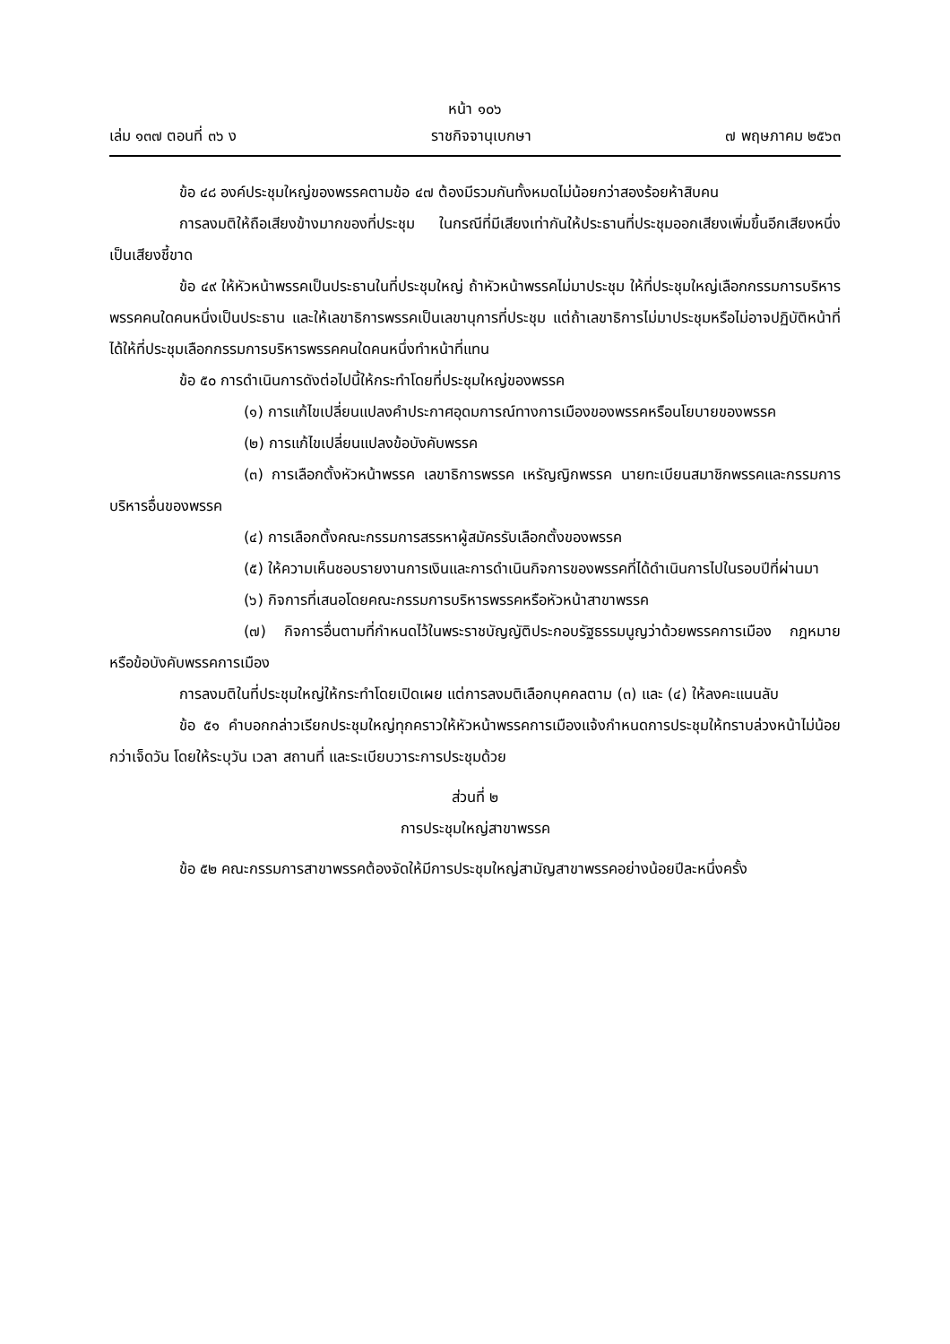หน้า ๑๐๖
เล่ม ๑๓๗ ตอนที่ ๓๖ ง ราชกิจจานุเบกษา ๗ พฤษภาคม ๒๕๖๓
ข้อ ๔๘ องค์ประชุมใหญ่ของพรรคตามข้อ ๔๗ ต้องมีรวมกันทั้งหมดไม่น้อยกว่าสองร้อยห้าสิบคน
การลงมติให้ถือเสียงข้างมากของที่ประชุม ในกรณีที่มีเสียงเท่ากันให้ประธานที่ประชุมออกเสียงเพิ่มขึ้นอีกเสียงหนึ่งเป็นเสียงชี้ขาด
ข้อ ๔๙ ให้หัวหน้าพรรคเป็นประธานในที่ประชุมใหญ่ ถ้าหัวหน้าพรรคไม่มาประชุม ให้ที่ประชุมใหญ่เลือกกรรมการบริหารพรรคคนใดคนหนึ่งเป็นประธาน และให้เลขาธิการพรรคเป็นเลขานุการที่ประชุม แต่ถ้าเลขาธิการไม่มาประชุมหรือไม่อาจปฏิบัติหน้าที่ได้ให้ที่ประชุมเลือกกรรมการบริหารพรรคคนใดคนหนึ่งทำหน้าที่แทน
ข้อ ๕๐ การดำเนินการดังต่อไปนี้ให้กระทำโดยที่ประชุมใหญ่ของพรรค
(๑) การแก้ไขเปลี่ยนแปลงคำประกาศอุดมการณ์ทางการเมืองของพรรคหรือนโยบายของพรรค
(๒) การแก้ไขเปลี่ยนแปลงข้อบังคับพรรค
(๓) การเลือกตั้งหัวหน้าพรรค เลขาธิการพรรค เหรัญญิกพรรค นายทะเบียนสมาชิกพรรคและกรรมการบริหารอื่นของพรรค
(๔) การเลือกตั้งคณะกรรมการสรรหาผู้สมัครรับเลือกตั้งของพรรค
(๕) ให้ความเห็นชอบรายงานการเงินและการดำเนินกิจการของพรรคที่ได้ดำเนินการไปในรอบปีที่ผ่านมา
(๖) กิจการที่เสนอโดยคณะกรรมการบริหารพรรคหรือหัวหน้าสาขาพรรค
(๗) กิจการอื่นตามที่กำหนดไว้ในพระราชบัญญัติประกอบรัฐธรรมนูญว่าด้วยพรรคการเมือง กฎหมาย หรือข้อบังคับพรรคการเมือง
การลงมติในที่ประชุมใหญ่ให้กระทำโดยเปิดเผย แต่การลงมติเลือกบุคคลตาม (๓) และ (๔) ให้ลงคะแนนลับ
ข้อ ๕๑ คำบอกกล่าวเรียกประชุมใหญ่ทุกคราวให้หัวหน้าพรรคการเมืองแจ้งกำหนดการประชุมให้ทราบล่วงหน้าไม่น้อยกว่าเจ็ดวัน โดยให้ระบุวัน เวลา สถานที่ และระเบียบวาระการประชุมด้วย
ส่วนที่ ๒
การประชุมใหญ่สาขาพรรค
ข้อ ๕๒ คณะกรรมการสาขาพรรคต้องจัดให้มีการประชุมใหญ่สามัญสาขาพรรคอย่างน้อยปีละหนึ่งครั้ง